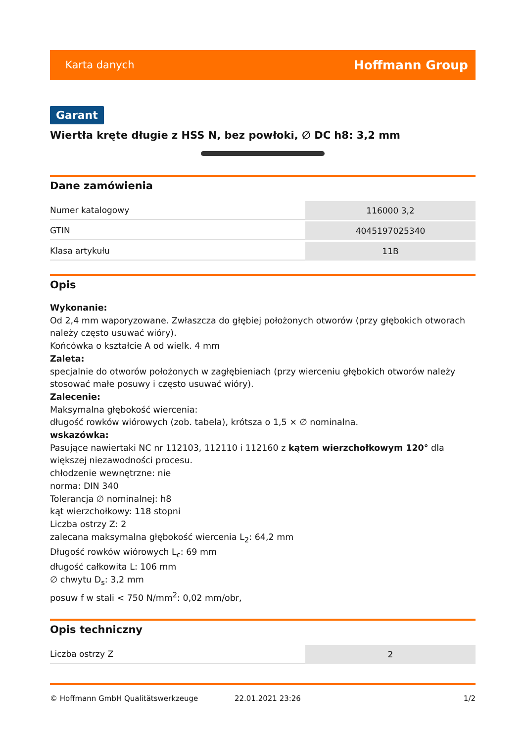Karta danych Hoffmann Group
Garant
Wiertła kręte długie z HSS N, bez powłoki, ∅ DC h8: 3,2 mm
Dane zamówienia
| Numer katalogowy | 116000 3,2 |
| GTIN | 4045197025340 |
| Klasa artykułu | 11B |
Opis
Wykonanie:
Od 2,4 mm waporyzowane. Zwłaszcza do głębiej położonych otworów (przy głębokich otworach należy często usuwać wióry).
Końcówka o kształcie A od wielk. 4 mm
Zaleta:
specjalnie do otworów położonych w zagłębieniach (przy wierceniu głębokich otworów należy stosować małe posuwy i często usuwać wióry).
Zalecenie:
Maksymalna głębokość wiercenia:
długość rowków wiórowych (zob. tabela), krótsza o 1,5 × ∅ nominalna.
wskazówka:
Pasujące nawiertaki NC nr 112103, 112110 i 112160 z kątem wierzchołkowym 120° dla większej niezawodności procesu.
chłodzenie wewnętrzne: nie
norma: DIN 340
Tolerancja ∅ nominalnej: h8
kąt wierzchołkowy: 118 stopni
Liczba ostrzy Z: 2
zalecana maksymalna głębokość wiercenia L<sub>2</sub>: 64,2 mm
Długość rowków wiórowych L<sub>c</sub>: 69 mm
długość całkowita L: 106 mm
∅ chwytu D<sub>s</sub>: 3,2 mm
posuw f w stali < 750 N/mm<sup>2</sup>: 0,02 mm/obr,
Opis techniczny
| Liczba ostrzy Z | 2 |
© Hoffmann GmbH Qualitätswerkzeuge 22.01.2021 23:26 1/2